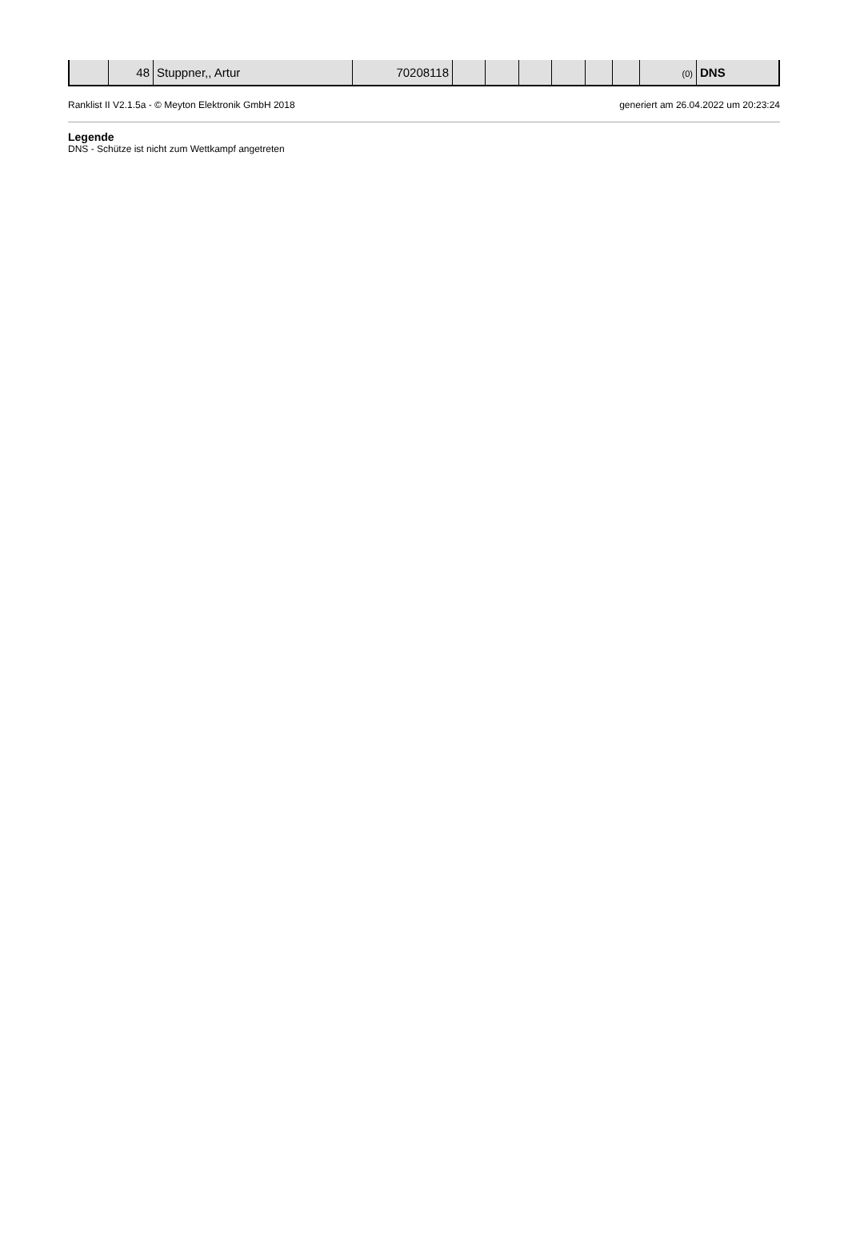| | 48 | Stuppner,, Artur | 70208118 | | | | | | | (0) | DNS |
Ranklist II V2.1.5a - © Meyton Elektronik GmbH 2018 generiert am 26.04.2022 um 20:23:24
Legende
DNS - Schütze ist nicht zum Wettkampf angetreten